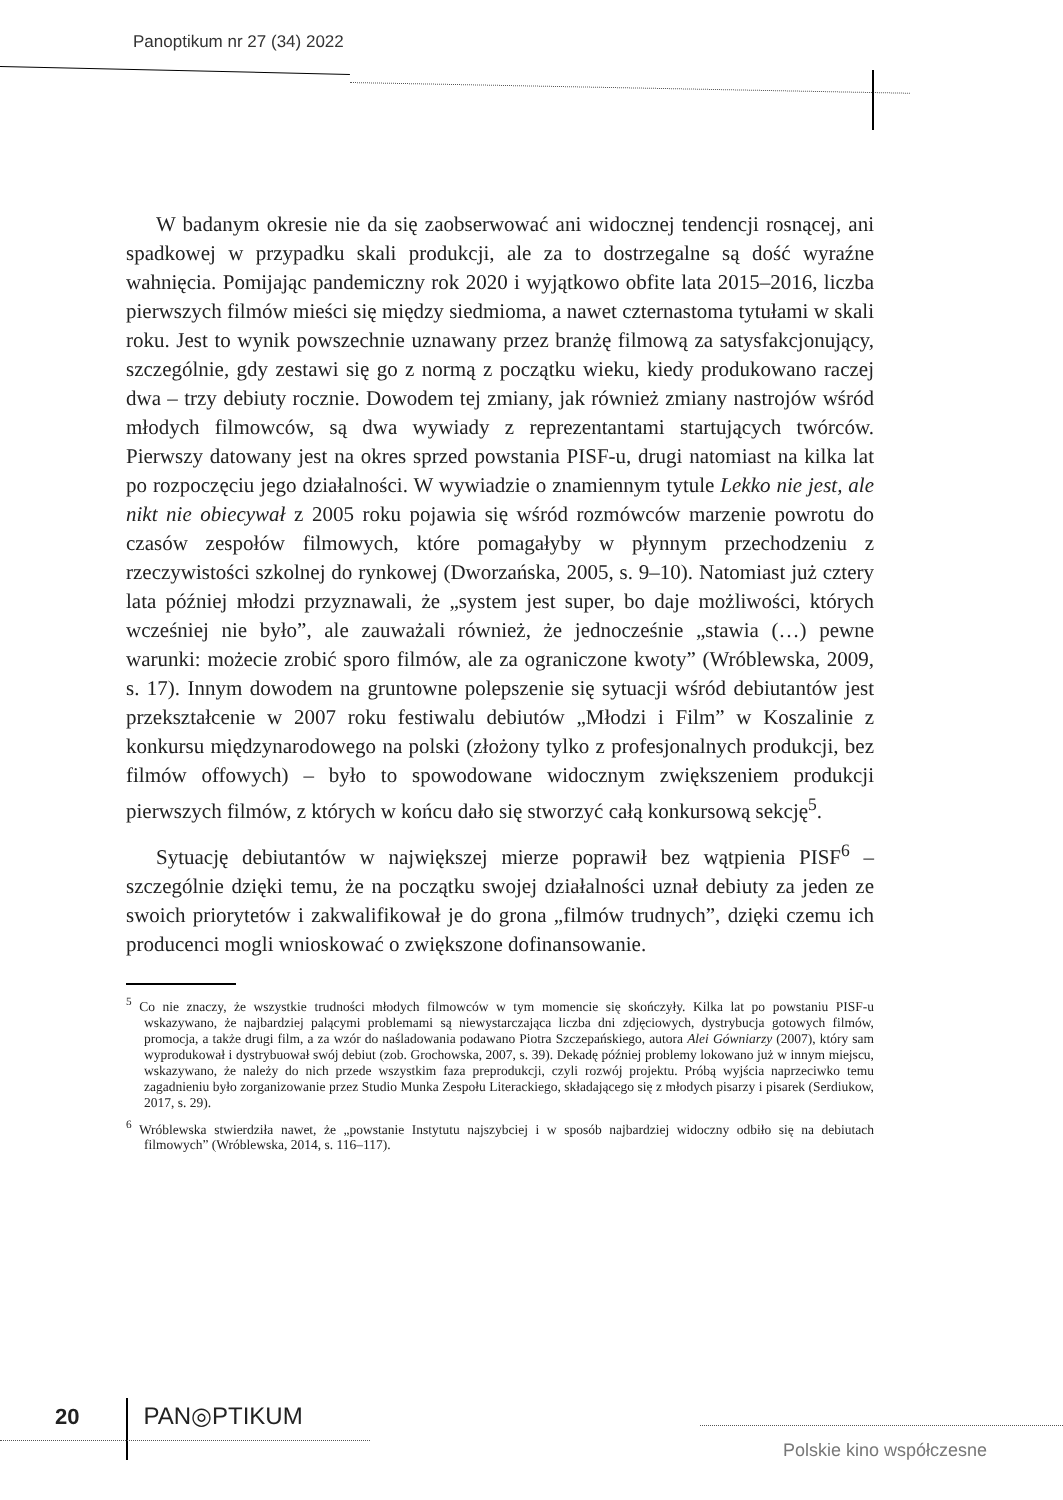Panoptikum nr 27 (34) 2022
W badanym okresie nie da się zaobserwować ani widocznej tendencji rosnącej, ani spadkowej w przypadku skali produkcji, ale za to dostrzegalne są dość wyraźne wahnięcia. Pomijając pandemiczny rok 2020 i wyjątkowo obfite lata 2015–2016, liczba pierwszych filmów mieści się między siedmioma, a nawet czternastoma tytułami w skali roku. Jest to wynik powszechnie uznawany przez branżę filmową za satysfakcjonujący, szczególnie, gdy zestawi się go z normą z początku wieku, kiedy produkowano raczej dwa – trzy debiuty rocznie. Dowodem tej zmiany, jak również zmiany nastrojów wśród młodych filmowców, są dwa wywiady z reprezentantami startujących twórców. Pierwszy datowany jest na okres sprzed powstania PISF-u, drugi natomiast na kilka lat po rozpoczęciu jego działalności. W wywiadzie o znamiennym tytule Lekko nie jest, ale nikt nie obiecywał z 2005 roku pojawia się wśród rozmówców marzenie powrotu do czasów zespołów filmowych, które pomagałyby w płynnym przechodzeniu z rzeczywistości szkolnej do rynkowej (Dworzańska, 2005, s. 9–10). Natomiast już cztery lata później młodzi przyznawali, że „system jest super, bo daje możliwości, których wcześniej nie było”, ale zauważali również, że jednocześnie „stawia (…) pewne warunki: możecie zrobić sporo filmów, ale za ograniczone kwoty” (Wróblewska, 2009, s. 17). Innym dowodem na gruntowne polepszenie się sytuacji wśród debiutantów jest przekształcenie w 2007 roku festiwalu debiutów „Młodzi i Film” w Koszalinie z konkursu międzynarodowego na polski (złożony tylko z profesjonalnych produkcji, bez filmów offowych) – było to spowodowane widocznym zwiększeniem produkcji pierwszych filmów, z których w końcu dało się stworzyć całą konkursową sekcję<sup>5</sup>.
Sytuację debiutantów w największej mierze poprawił bez wątpienia PISF<sup>6</sup> – szczególnie dzięki temu, że na początku swojej działalności uznał debiuty za jeden ze swoich priorytetów i zakwalifikował je do grona „filmów trudnych”, dzięki czemu ich producenci mogli wnioskować o zwiększone dofinansowanie.
<sup>5</sup> Co nie znaczy, że wszystkie trudności młodych filmowców w tym momencie się skończyły. Kilka lat po powstaniu PISF-u wskazywano, że najbardziej palącymi problemami są niewystarczająca liczba dni zdjęciowych, dystrybucja gotowych filmów, promocja, a także drugi film, a za wzór do naśladowania podawano Piotra Szczepańskiego, autora Alei Gówniarzy (2007), który sam wyprodukował i dystrybuował swój debiut (zob. Grochowska, 2007, s. 39). Dekadę później problemy lokowano już w innym miejscu, wskazywano, że należy do nich przede wszystkim faza preprodukcji, czyli rozwój projektu. Próbą wyjścia naprzeciwko temu zagadnieniu było zorganizowanie przez Studio Munka Zespołu Literackiego, składającego się z młodych pisarzy i pisarek (Serdiukow, 2017, s. 29).
<sup>6</sup> Wróblewska stwierdziła nawet, że „powstanie Instytutu najszybciej i w sposób najbardziej widoczny odbiło się na debiutach filmowych” (Wróblewska, 2014, s. 116–117).
20 PAN◎PTIKUM
Polskie kino współczesne